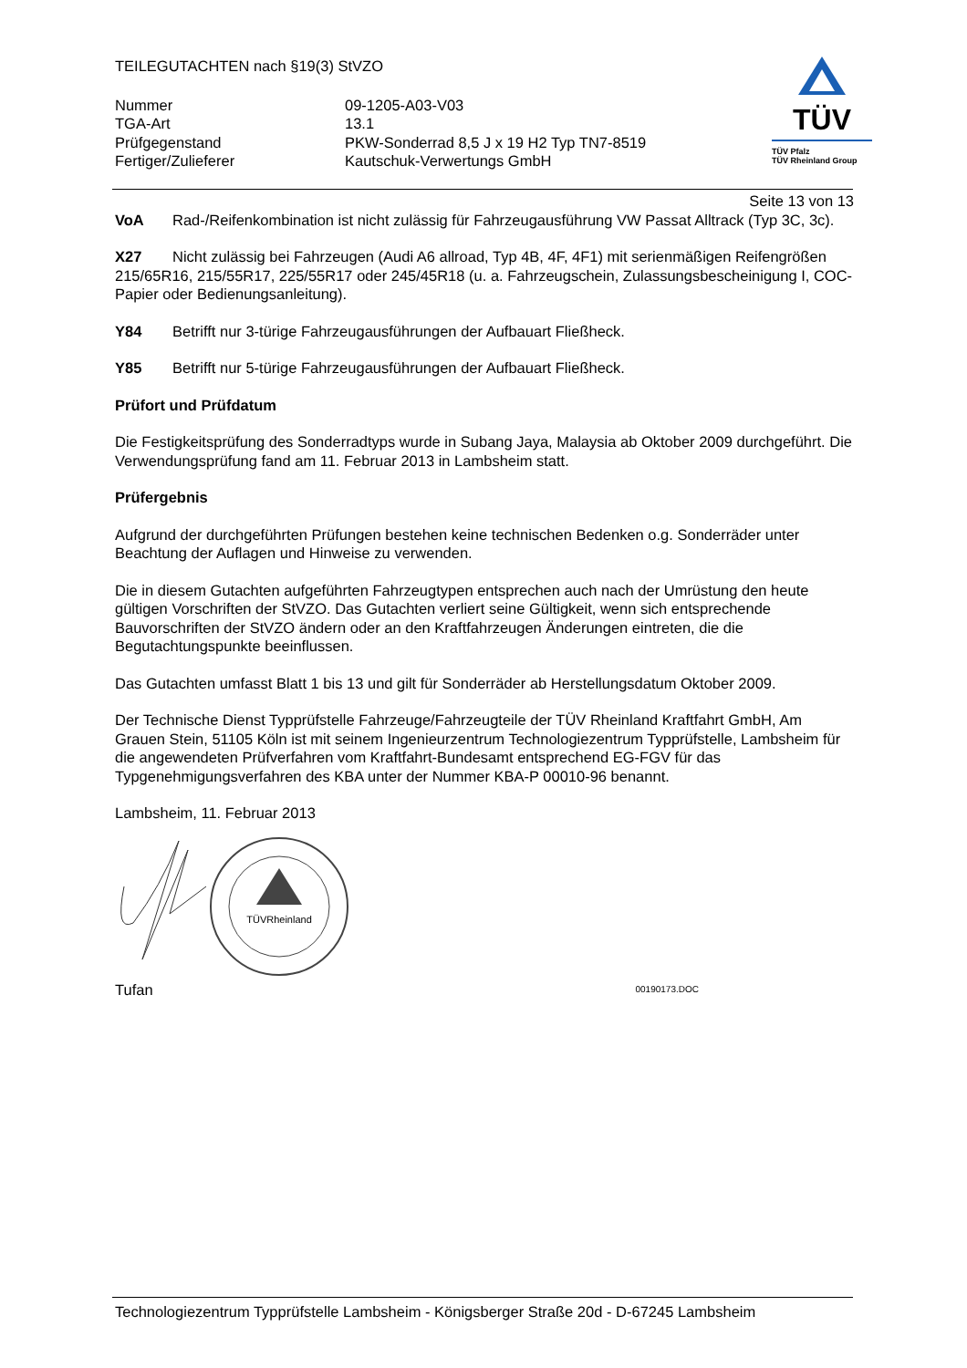TEILEGUTACHTEN nach §19(3) StVZO
| Nummer | 09-1205-A03-V03 |
| TGA-Art | 13.1 |
| Prüfgegenstand | PKW-Sonderrad 8,5 J x 19 H2 Typ TN7-8519 |
| Fertiger/Zulieferer | Kautschuk-Verwertungs GmbH |
TÜV
TÜV Pfalz
TÜV Rheinland Group
Seite 13 von 13
VoA Rad-/Reifenkombination ist nicht zulässig für Fahrzeugausführung VW Passat Alltrack (Typ 3C, 3c).
X27 Nicht zulässig bei Fahrzeugen (Audi A6 allroad, Typ 4B, 4F, 4F1) mit serienmäßigen Reifengrößen 215/65R16, 215/55R17, 225/55R17 oder 245/45R18 (u. a. Fahrzeugschein, Zulassungsbescheinigung I, COC-Papier oder Bedienungsanleitung).
Y84 Betrifft nur 3-türige Fahrzeugausführungen der Aufbauart Fließheck.
Y85 Betrifft nur 5-türige Fahrzeugausführungen der Aufbauart Fließheck.
Prüfort und Prüfdatum
Die Festigkeitsprüfung des Sonderradtyps wurde in Subang Jaya, Malaysia ab Oktober 2009 durchgeführt. Die Verwendungsprüfung fand am 11. Februar 2013 in Lambsheim statt.
Prüfergebnis
Aufgrund der durchgeführten Prüfungen bestehen keine technischen Bedenken o.g. Sonderräder unter Beachtung der Auflagen und Hinweise zu verwenden.
Die in diesem Gutachten aufgeführten Fahrzeugtypen entsprechen auch nach der Umrüstung den heute gültigen Vorschriften der StVZO. Das Gutachten verliert seine Gültigkeit, wenn sich entsprechende Bauvorschriften der StVZO ändern oder an den Kraftfahrzeugen Änderungen eintreten, die die Begutachtungspunkte beeinflussen.
Das Gutachten umfasst Blatt 1 bis 13 und gilt für Sonderräder ab Herstellungsdatum Oktober 2009.
Der Technische Dienst Typprüfstelle Fahrzeuge/Fahrzeugteile der TÜV Rheinland Kraftfahrt GmbH, Am Grauen Stein, 51105 Köln ist mit seinem Ingenieurzentrum Technologiezentrum Typprüfstelle, Lambsheim für die angewendeten Prüfverfahren vom Kraftfahrt-Bundesamt entsprechend EG-FGV für das Typgenehmigungsverfahren des KBA unter der Nummer KBA-P 00010-96 benannt.
Lambsheim, 11. Februar 2013
TÜVRheinland
Tufan 00190173.DOC
Technologiezentrum Typprüfstelle Lambsheim - Königsberger Straße 20d - D-67245 Lambsheim